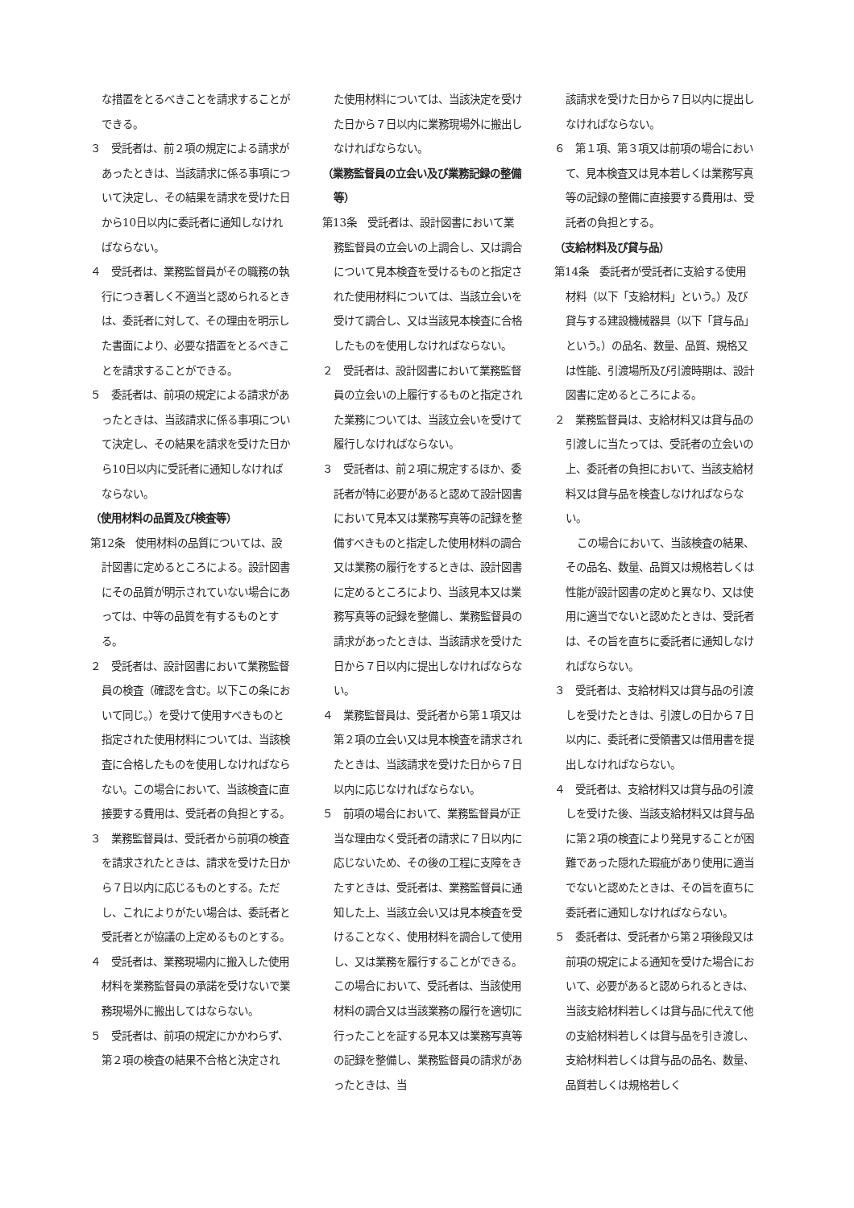な措置をとるべきことを請求することができる。
３　受託者は、前２項の規定による請求があったときは、当該請求に係る事項について決定し、その結果を請求を受けた日から10日以内に委託者に通知しなければならない。
４　受託者は、業務監督員がその職務の執行につき著しく不適当と認められるときは、委託者に対して、その理由を明示した書面により、必要な措置をとるべきことを請求することができる。
５　委託者は、前項の規定による請求があったときは、当該請求に係る事項について決定し、その結果を請求を受けた日から10日以内に受託者に通知しなければならない。
（使用材料の品質及び検査等）
第12条　使用材料の品質については、設計図書に定めるところによる。設計図書にその品質が明示されていない場合にあっては、中等の品質を有するものとする。
２　受託者は、設計図書において業務監督員の検査（確認を含む。以下この条において同じ。）を受けて使用すべきものと指定された使用材料については、当該検査に合格したものを使用しなければならない。この場合において、当該検査に直接要する費用は、受託者の負担とする。
３　業務監督員は、受託者から前項の検査を請求されたときは、請求を受けた日から７日以内に応じるものとする。ただし、これによりがたい場合は、委託者と受託者とが協議の上定めるものとする。
４　受託者は、業務現場内に搬入した使用材料を業務監督員の承諾を受けないで業務現場外に搬出してはならない。
５　受託者は、前項の規定にかかわらず、第２項の検査の結果不合格と決定され
た使用材料については、当該決定を受けた日から７日以内に業務現場外に搬出しなければならない。
（業務監督員の立会い及び業務記録の整備等）
第13条　受託者は、設計図書において業務監督員の立会いの上調合し、又は調合について見本検査を受けるものと指定された使用材料については、当該立会いを受けて調合し、又は当該見本検査に合格したものを使用しなければならない。
２　受託者は、設計図書において業務監督員の立会いの上履行するものと指定された業務については、当該立会いを受けて履行しなければならない。
３　受託者は、前２項に規定するほか、委託者が特に必要があると認めて設計図書において見本又は業務写真等の記録を整備すべきものと指定した使用材料の調合又は業務の履行をするときは、設計図書に定めるところにより、当該見本又は業務写真等の記録を整備し、業務監督員の請求があったときは、当該請求を受けた日から７日以内に提出しなければならない。
４　業務監督員は、受託者から第１項又は第２項の立会い又は見本検査を請求されたときは、当該請求を受けた日から７日以内に応じなければならない。
５　前項の場合において、業務監督員が正当な理由なく受託者の請求に７日以内に応じないため、その後の工程に支障をきたすときは、受託者は、業務監督員に通知した上、当該立会い又は見本検査を受けることなく、使用材料を調合して使用し、又は業務を履行することができる。この場合において、受託者は、当該使用材料の調合又は当該業務の履行を適切に行ったことを証する見本又は業務写真等の記録を整備し、業務監督員の請求があったときは、当
該請求を受けた日から７日以内に提出しなければならない。
６　第１項、第３項又は前項の場合において、見本検査又は見本若しくは業務写真等の記録の整備に直接要する費用は、受託者の負担とする。
（支給材料及び貸与品）
第14条　委託者が受託者に支給する使用材料（以下「支給材料」という。）及び貸与する建設機械器具（以下「貸与品」という。）の品名、数量、品質、規格又は性能、引渡場所及び引渡時期は、設計図書に定めるところによる。
２　業務監督員は、支給材料又は貸与品の引渡しに当たっては、受託者の立会いの上、委託者の負担において、当該支給材料又は貸与品を検査しなければならない。
この場合において、当該検査の結果、その品名、数量、品質又は規格若しくは性能が設計図書の定めと異なり、又は使用に適当でないと認めたときは、受託者は、その旨を直ちに委託者に通知しなければならない。
３　受託者は、支給材料又は貸与品の引渡しを受けたときは、引渡しの日から７日以内に、委託者に受領書又は借用書を提出しなければならない。
４　受託者は、支給材料又は貸与品の引渡しを受けた後、当該支給材料又は貸与品に第２項の検査により発見することが困難であった隠れた瑕疵があり使用に適当でないと認めたときは、その旨を直ちに委託者に通知しなければならない。
５　委託者は、受託者から第２項後段又は前項の規定による通知を受けた場合において、必要があると認められるときは、当該支給材料若しくは貸与品に代えて他の支給材料若しくは貸与品を引き渡し、支給材料若しくは貸与品の品名、数量、品質若しくは規格若しく